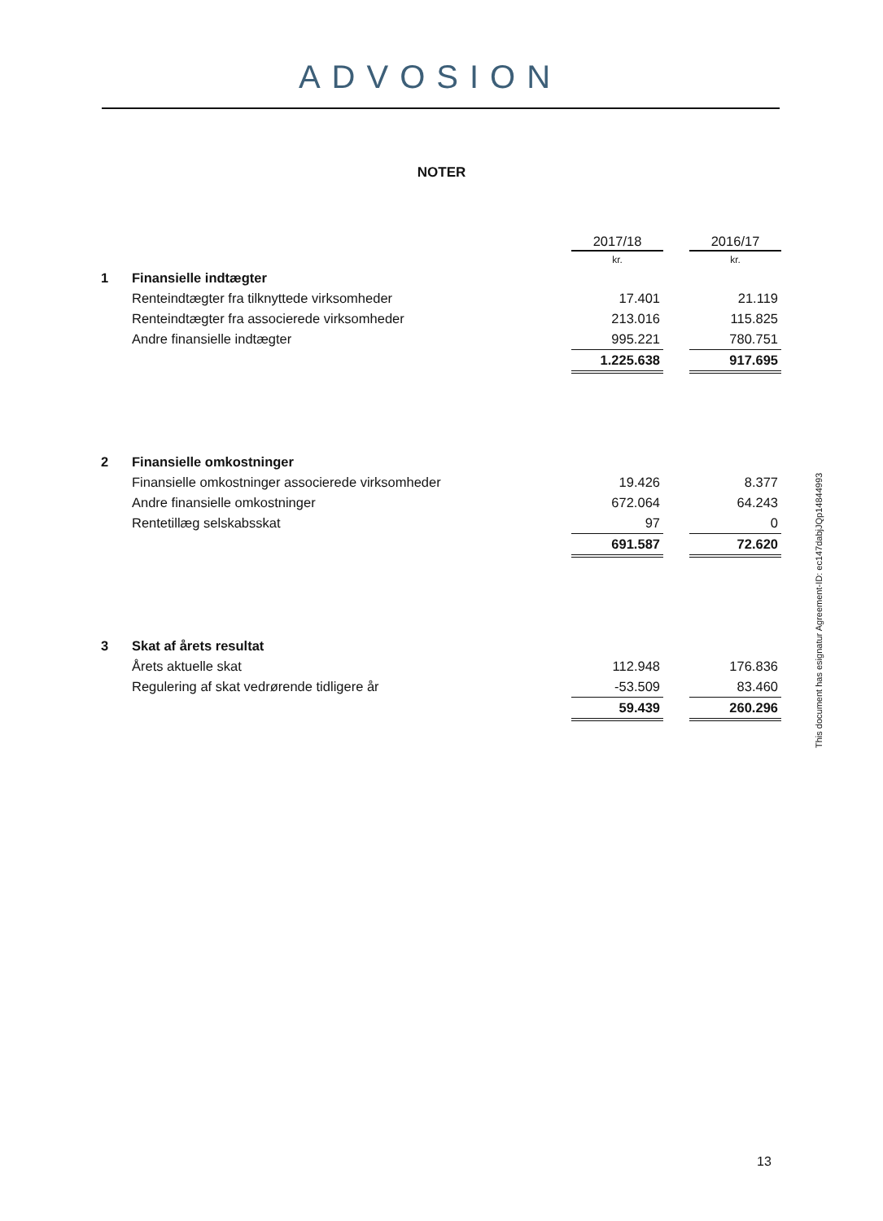ADVOSION
NOTER
| | | 2017/18 | | 2016/17 |
| | | kr. | | kr. |
| 1 | Finansielle indtægter | | | |
| | Renteindtægter fra tilknyttede virksomheder | 17.401 | | 21.119 |
| | Renteindtægter fra associerede virksomheder | 213.016 | | 115.825 |
| | Andre finansielle indtægter | 995.221 | | 780.751 |
| | | 1.225.638 | | 917.695 |
| 2 | Finansielle omkostninger | | | |
| | Finansielle omkostninger associerede virksomheder | 19.426 | | 8.377 |
| | Andre finansielle omkostninger | 672.064 | | 64.243 |
| | Rentetillæg selskabsskat | 97 | | 0 |
| | | 691.587 | | 72.620 |
| 3 | Skat af årets resultat | | | |
| | Årets aktuelle skat | 112.948 | | 176.836 |
| | Regulering af skat vedrørende tidligere år | -53.509 | | 83.460 |
| | | 59.439 | | 260.296 |
This document has esignatur Agreement-ID: ec147dabjJQp14844993
13